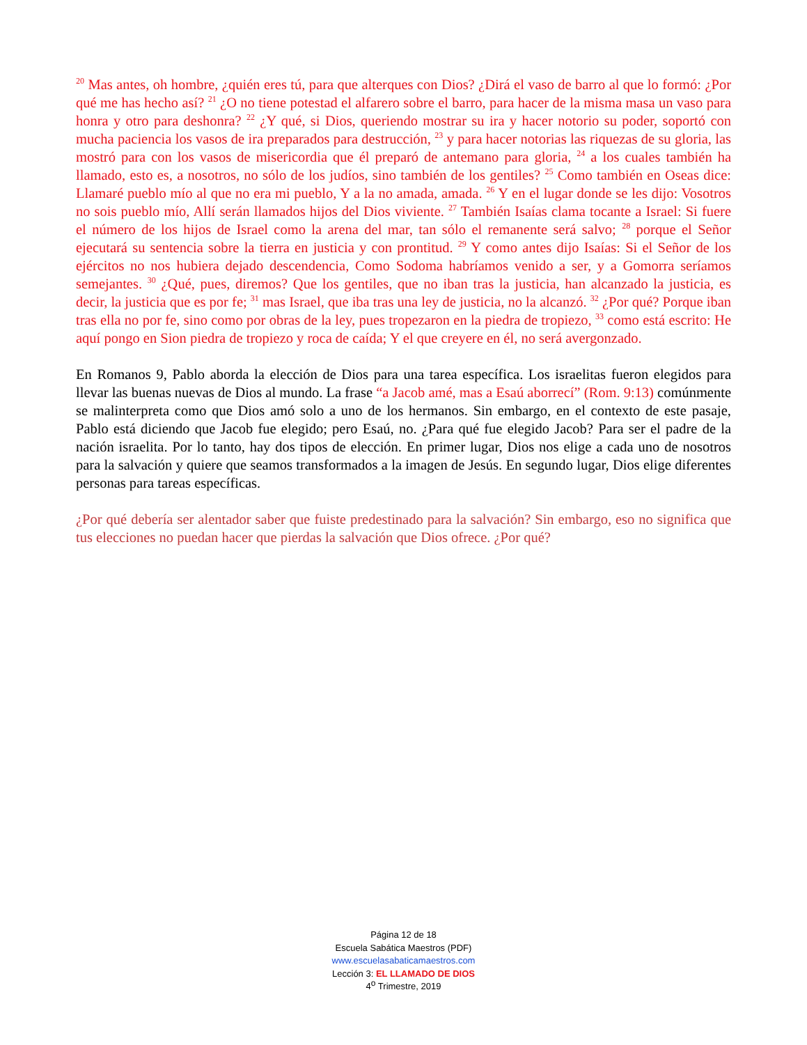<sup>20</sup> Mas antes, oh hombre, ¿quién eres tú, para que alterques con Dios? ¿Dirá el vaso de barro al que lo formó: ¿Por qué me has hecho así? <sup>21</sup> ¿O no tiene potestad el alfarero sobre el barro, para hacer de la misma masa un vaso para honra y otro para deshonra? <sup>22</sup> ¿Y qué, si Dios, queriendo mostrar su ira y hacer notorio su poder, soportó con mucha paciencia los vasos de ira preparados para destrucción, <sup>23</sup> y para hacer notorias las riquezas de su gloria, las mostró para con los vasos de misericordia que él preparó de antemano para gloria, <sup>24</sup> a los cuales también ha llamado, esto es, a nosotros, no sólo de los judíos, sino también de los gentiles? <sup>25</sup> Como también en Oseas dice: Llamaré pueblo mío al que no era mi pueblo, Y a la no amada, amada. <sup>26</sup> Y en el lugar donde se les dijo: Vosotros no sois pueblo mío, Allí serán llamados hijos del Dios viviente. <sup>27</sup> También Isaías clama tocante a Israel: Si fuere el número de los hijos de Israel como la arena del mar, tan sólo el remanente será salvo; <sup>28</sup> porque el Señor ejecutará su sentencia sobre la tierra en justicia y con prontitud. <sup>29</sup> Y como antes dijo Isaías: Si el Señor de los ejércitos no nos hubiera dejado descendencia, Como Sodoma habríamos venido a ser, y a Gomorra seríamos semejantes. <sup>30</sup> ¿Qué, pues, diremos? Que los gentiles, que no iban tras la justicia, han alcanzado la justicia, es decir, la justicia que es por fe; <sup>31</sup> mas Israel, que iba tras una ley de justicia, no la alcanzó. <sup>32</sup> ¿Por qué? Porque iban tras ella no por fe, sino como por obras de la ley, pues tropezaron en la piedra de tropiezo, <sup>33</sup> como está escrito: He aquí pongo en Sion piedra de tropiezo y roca de caída; Y el que creyere en él, no será avergonzado.
En Romanos 9, Pablo aborda la elección de Dios para una tarea específica. Los israelitas fueron elegidos para llevar las buenas nuevas de Dios al mundo. La frase “a Jacob amé, mas a Esaú aborrecí” (Rom. 9:13) comúnmente se malinterpreta como que Dios amó solo a uno de los hermanos. Sin embargo, en el contexto de este pasaje, Pablo está diciendo que Jacob fue elegido; pero Esaú, no. ¿Para qué fue elegido Jacob? Para ser el padre de la nación israelita. Por lo tanto, hay dos tipos de elección. En primer lugar, Dios nos elige a cada uno de nosotros para la salvación y quiere que seamos transformados a la imagen de Jesús. En segundo lugar, Dios elige diferentes personas para tareas específicas.
¿Por qué debería ser alentador saber que fuiste predestinado para la salvación? Sin embargo, eso no significa que tus elecciones no puedan hacer que pierdas la salvación que Dios ofrece. ¿Por qué?
Página 12 de 18
Escuela Sabática Maestros (PDF)
www.escuelasabaticamaestros.com
Lección 3: EL LLAMADO DE DIOS
4<sup>o</sup> Trimestre, 2019